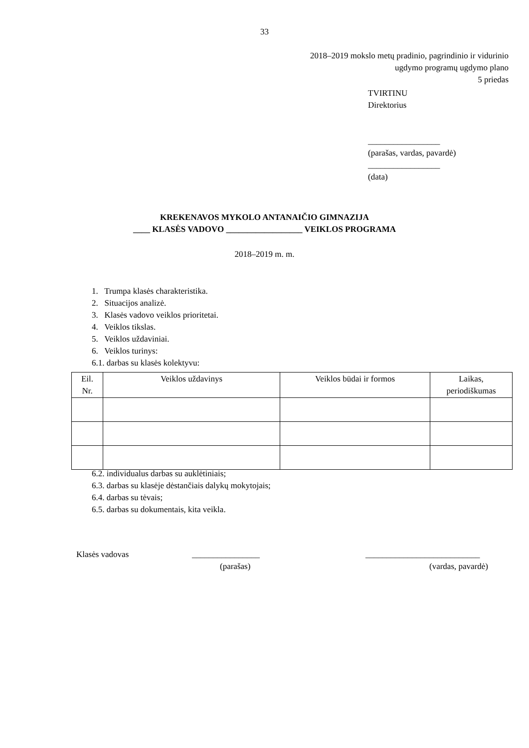33
2018–2019 mokslo metų pradinio, pagrindinio ir vidurinio
ugdymo programų ugdymo plano
5 priedas
TVIRTINU
Direktorius
_________________
(parašas, vardas, pavardė)
_________________
(data)
KREKENAVOS MYKOLO ANTANAIČIO GIMNAZIJA
____ KLASĖS VADOVO __________________ VEIKLOS PROGRAMA
2018–2019 m. m.
1. Trumpa klasės charakteristika.
2. Situacijos analizė.
3. Klasės vadovo veiklos prioritetai.
4. Veiklos tikslas.
5. Veiklos uždaviniai.
6. Veiklos turinys:
6.1. darbas su klasės kolektyvu:
| Eil. Nr. | Veiklos uždavinys | Veiklos būdai ir formos | Laikas, periodiškumas |
| --- | --- | --- | --- |
6.2. individualus darbas su auklėtiniais;
6.3. darbas su klasėje dėstančiais dalykų mokytojais;
6.4. darbas su tėvais;
6.5. darbas su dokumentais, kita veikla.
Klasės vadovas ________________ ___________________________
(parašas) (vardas, pavardė)